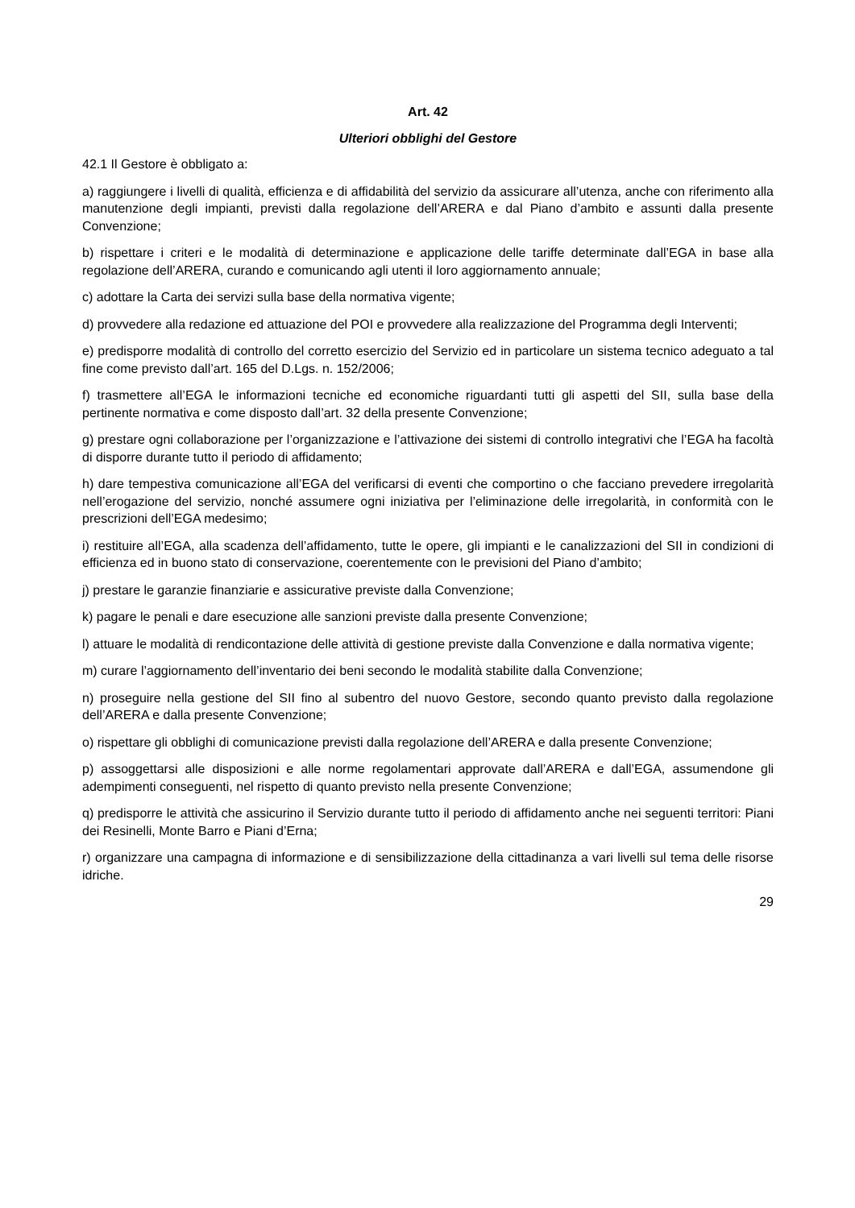Art. 42
Ulteriori obblighi del Gestore
42.1 Il Gestore è obbligato a:
a) raggiungere i livelli di qualità, efficienza e di affidabilità del servizio da assicurare all’utenza, anche con riferimento alla manutenzione degli impianti, previsti dalla regolazione dell’ARERA e dal Piano d’ambito e assunti dalla presente Convenzione;
b) rispettare i criteri e le modalità di determinazione e applicazione delle tariffe determinate dall’EGA in base alla regolazione dell’ARERA, curando e comunicando agli utenti il loro aggiornamento annuale;
c) adottare la Carta dei servizi sulla base della normativa vigente;
d) provvedere alla redazione ed attuazione del POI e provvedere alla realizzazione del Programma degli Interventi;
e) predisporre modalità di controllo del corretto esercizio del Servizio ed in particolare un sistema tecnico adeguato a tal fine come previsto dall’art. 165 del D.Lgs. n. 152/2006;
f) trasmettere all’EGA le informazioni tecniche ed economiche riguardanti tutti gli aspetti del SII, sulla base della pertinente normativa e come disposto dall’art. 32 della presente Convenzione;
g) prestare ogni collaborazione per l’organizzazione e l’attivazione dei sistemi di controllo integrativi che l’EGA ha facoltà di disporre durante tutto il periodo di affidamento;
h) dare tempestiva comunicazione all’EGA del verificarsi di eventi che comportino o che facciano prevedere irregolarità nell’erogazione del servizio, nonché assumere ogni iniziativa per l’eliminazione delle irregolarità, in conformità con le prescrizioni dell’EGA medesimo;
i) restituire all’EGA, alla scadenza dell’affidamento, tutte le opere, gli impianti e le canalizzazioni del SII in condizioni di efficienza ed in buono stato di conservazione, coerentemente con le previsioni del Piano d’ambito;
j) prestare le garanzie finanziarie e assicurative previste dalla Convenzione;
k) pagare le penali e dare esecuzione alle sanzioni previste dalla presente Convenzione;
l) attuare le modalità di rendicontazione delle attività di gestione previste dalla Convenzione e dalla normativa vigente;
m) curare l’aggiornamento dell’inventario dei beni secondo le modalità stabilite dalla Convenzione;
n) proseguire nella gestione del SII fino al subentro del nuovo Gestore, secondo quanto previsto dalla regolazione dell’ARERA e dalla presente Convenzione;
o) rispettare gli obblighi di comunicazione previsti dalla regolazione dell’ARERA e dalla presente Convenzione;
p) assoggettarsi alle disposizioni e alle norme regolamentari approvate dall’ARERA e dall’EGA, assumendone gli adempimenti conseguenti, nel rispetto di quanto previsto nella presente Convenzione;
q) predisporre le attività che assicurino il Servizio durante tutto il periodo di affidamento anche nei seguenti territori: Piani dei Resinelli, Monte Barro e Piani d’Erna;
r) organizzare una campagna di informazione e di sensibilizzazione della cittadinanza a vari livelli sul tema delle risorse idriche.
29